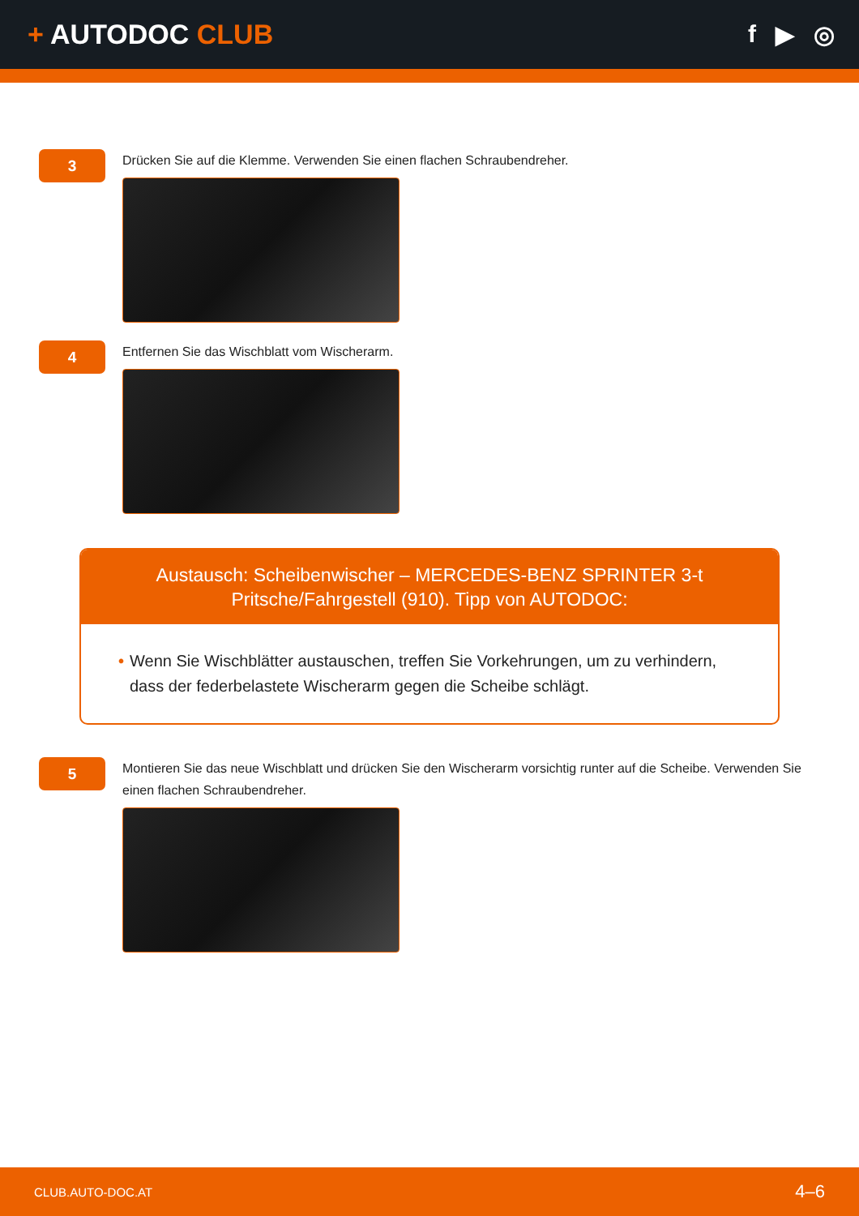+ AUTODOC CLUB f ▶ ◎
3
Drücken Sie auf die Klemme. Verwenden Sie einen flachen Schraubendreher.
4
Entfernen Sie das Wischblatt vom Wischerarm.
Austausch: Scheibenwischer – MERCEDES-BENZ SPRINTER 3-t Pritsche/Fahrgestell (910). Tipp von AUTODOC:
• Wenn Sie Wischblätter austauschen, treffen Sie Vorkehrungen, um zu verhindern, dass der federbelastete Wischerarm gegen die Scheibe schlägt.
5
Montieren Sie das neue Wischblatt und drücken Sie den Wischerarm vorsichtig runter auf die Scheibe. Verwenden Sie einen flachen Schraubendreher.
CLUB.AUTO-DOC.AT 4–6